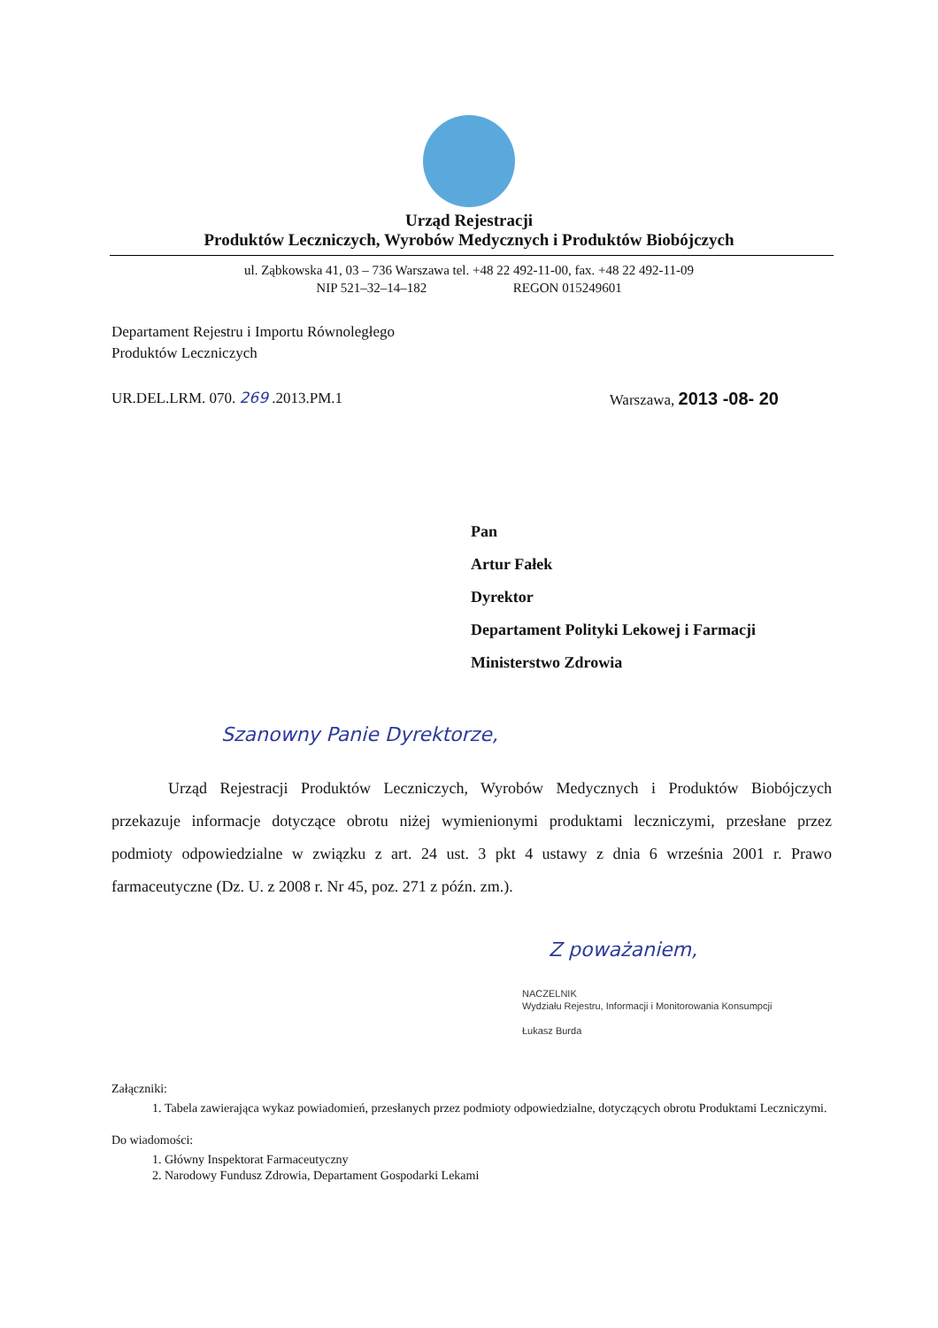Urząd Rejestracji
Produktów Leczniczych, Wyrobów Medycznych i Produktów Biobójczych
ul. Ząbkowska 41, 03 – 736 Warszawa tel. +48 22 492-11-00, fax. +48 22 492-11-09
NIP 521–32–14–182 REGON 015249601
Departament Rejestru i Importu Równoległego
Produktów Leczniczych
UR.DEL.LRM. 070. 269 .2013.PM.1 Warszawa, 2013 -08- 20
Pan
Artur Fałek
Dyrektor
Departament Polityki Lekowej i Farmacji
Ministerstwo Zdrowia
Szanowny Panie Dyrektorze,
Urząd Rejestracji Produktów Leczniczych, Wyrobów Medycznych i Produktów Biobójczych przekazuje informacje dotyczące obrotu niżej wymienionymi produktami leczniczymi, przesłane przez podmioty odpowiedzialne w związku z art. 24 ust. 3 pkt 4 ustawy z dnia 6 września 2001 r. Prawo farmaceutyczne (Dz. U. z 2008 r. Nr 45, poz. 271 z późn. zm.).
Z poważaniem,
NACZELNIK
Wydziału Rejestru, Informacji i Monitorowania Konsumpcji
Łukasz Burda
Załączniki:
1. Tabela zawierająca wykaz powiadomień, przesłanych przez podmioty odpowiedzialne, dotyczących obrotu Produktami Leczniczymi.
Do wiadomości:
1. Główny Inspektorat Farmaceutyczny
2. Narodowy Fundusz Zdrowia, Departament Gospodarki Lekami